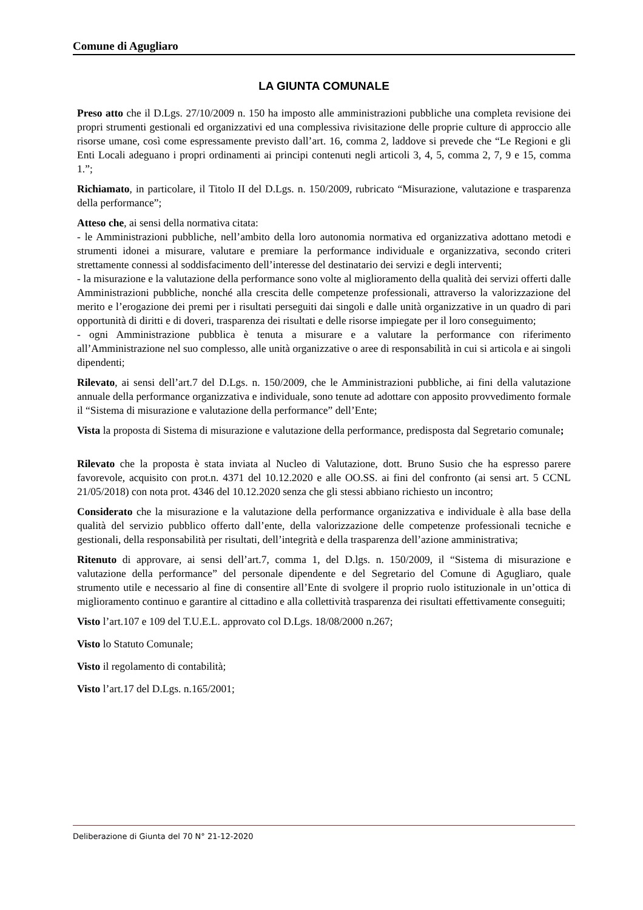Comune di Agugliaro
LA GIUNTA COMUNALE
Preso atto che il D.Lgs. 27/10/2009 n. 150 ha imposto alle amministrazioni pubbliche una completa revisione dei propri strumenti gestionali ed organizzativi ed una complessiva rivisitazione delle proprie culture di approccio alle risorse umane, così come espressamente previsto dall’art. 16, comma 2, laddove si prevede che “Le Regioni e gli Enti Locali adeguano i propri ordinamenti ai principi contenuti negli articoli 3, 4, 5, comma 2, 7, 9 e 15, comma 1.”;
Richiamato, in particolare, il Titolo II del D.Lgs. n. 150/2009, rubricato “Misurazione, valutazione e trasparenza della performance”;
Atteso che, ai sensi della normativa citata:
- le Amministrazioni pubbliche, nell’ambito della loro autonomia normativa ed organizzativa adottano metodi e strumenti idonei a misurare, valutare e premiare la performance individuale e organizzativa, secondo criteri strettamente connessi al soddisfacimento dell’interesse del destinatario dei servizi e degli interventi;
- la misurazione e la valutazione della performance sono volte al miglioramento della qualità dei servizi offerti dalle Amministrazioni pubbliche, nonché alla crescita delle competenze professionali, attraverso la valorizzazione del merito e l’erogazione dei premi per i risultati perseguiti dai singoli e dalle unità organizzative in un quadro di pari opportunità di diritti e di doveri, trasparenza dei risultati e delle risorse impiegate per il loro conseguimento;
- ogni Amministrazione pubblica è tenuta a misurare e a valutare la performance con riferimento all’Amministrazione nel suo complesso, alle unità organizzative o aree di responsabilità in cui si articola e ai singoli dipendenti;
Rilevato, ai sensi dell’art.7 del D.Lgs. n. 150/2009, che le Amministrazioni pubbliche, ai fini della valutazione annuale della performance organizzativa e individuale, sono tenute ad adottare con apposito provvedimento formale il “Sistema di misurazione e valutazione della performance” dell’Ente;
Vista la proposta di Sistema di misurazione e valutazione della performance, predisposta dal Segretario comunale;
Rilevato che la proposta è stata inviata al Nucleo di Valutazione, dott. Bruno Susio che ha espresso parere favorevole, acquisito con prot.n. 4371 del 10.12.2020 e alle OO.SS. ai fini del confronto (ai sensi art. 5 CCNL 21/05/2018) con nota prot. 4346 del 10.12.2020 senza che gli stessi abbiano richiesto un incontro;
Considerato che la misurazione e la valutazione della performance organizzativa e individuale è alla base della qualità del servizio pubblico offerto dall’ente, della valorizzazione delle competenze professionali tecniche e gestionali, della responsabilità per risultati, dell’integrità e della trasparenza dell’azione amministrativa;
Ritenuto di approvare, ai sensi dell’art.7, comma 1, del D.lgs. n. 150/2009, il “Sistema di misurazione e valutazione della performance” del personale dipendente e del Segretario del Comune di Agugliaro, quale strumento utile e necessario al fine di consentire all’Ente di svolgere il proprio ruolo istituzionale in un’ottica di miglioramento continuo e garantire al cittadino e alla collettività trasparenza dei risultati effettivamente conseguiti;
Visto l’art.107 e 109 del T.U.E.L. approvato col D.Lgs. 18/08/2000 n.267;
Visto lo Statuto Comunale;
Visto il regolamento di contabilità;
Visto l’art.17 del D.Lgs. n.165/2001;
Deliberazione di Giunta del 70 N° 21-12-2020